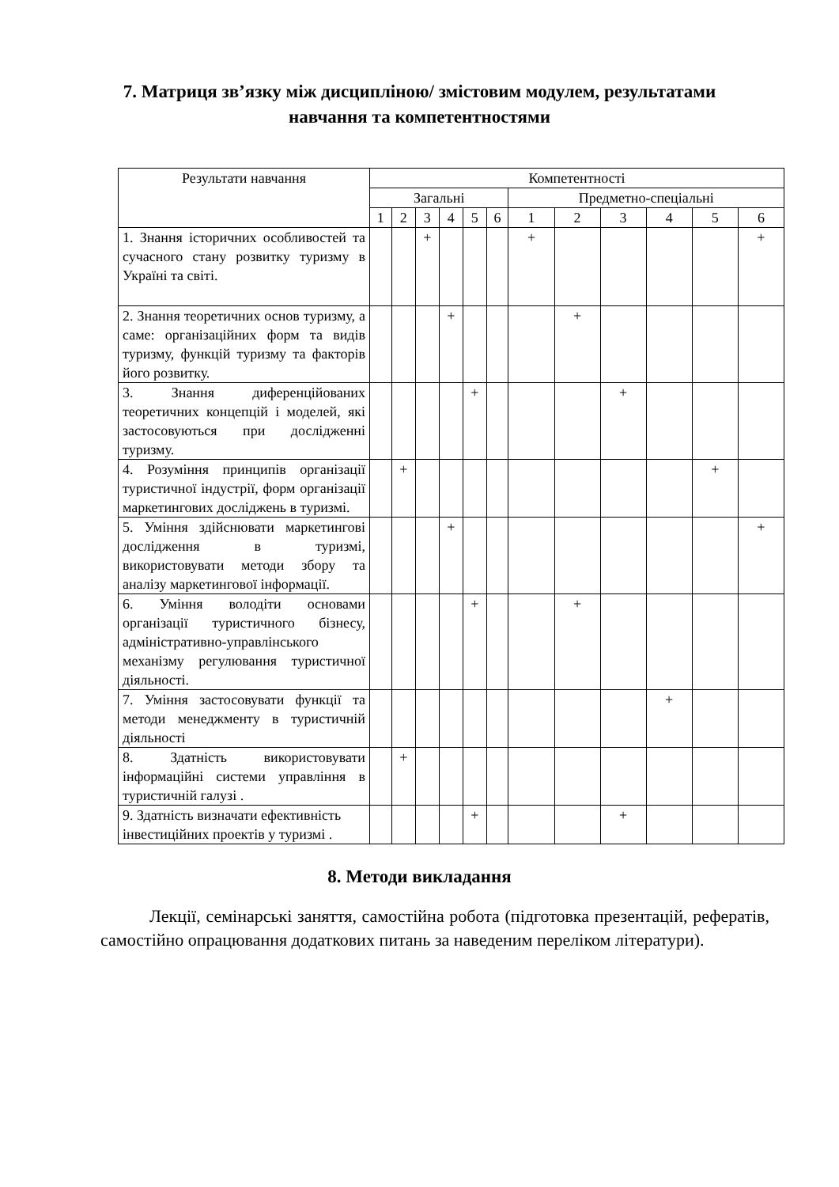7. Матриця зв’язку між дисципліною/ змістовим модулем, результатами
навчання та компетентностями
| Результати навчання | Компетентності | | | | | | | | | | | |
| --- | --- | --- | --- | --- | --- | --- | --- | --- | --- | --- | --- | --- |
| | Загальні | | | | | | Предметно-спеціальні | | | | | |
| | 1 | 2 | 3 | 4 | 5 | 6 | 1 | 2 | 3 | 4 | 5 | 6 |
| 1. Знання історичних особливостей та сучасного стану розвитку туризму в Україні та світі. | | | + | | | | + | | | | | + |
| 2. Знання теоретичних основ туризму, а саме: організаційних форм та видів туризму, функцій туризму та факторів його розвитку. | | | | + | | | | + | | | | |
| 3. Знання диференційованих теоретичних концепцій і моделей, які застосовуються при дослідженні туризму. | | | | | + | | | | + | | | |
| 4. Розуміння принципів організації туристичної індустрії, форм організації маркетингових досліджень в туризмі. | | + | | | | | | | | | + | |
| 5. Уміння здійснювати маркетингові дослідження в туризмі, використовувати методи збору та аналізу маркетингової інформації. | | | | + | | | | | | | | + |
| 6. Уміння володіти основами організації туристичного бізнесу, адміністративно-управлінського механізму регулювання туристичної діяльності. | | | | | + | | | + | | | | |
| 7. Уміння застосовувати функції та методи менеджменту в туристичній діяльності | | | | | | | | | | + | | |
| 8. Здатність використовувати інформаційні системи управління в туристичній галузі . | | + | | | | | | | | | | |
| 9. Здатність визначати ефективність інвестиційних проектів у туризмі . | | | | | + | | | | + | | | |
8. Методи викладання
Лекції, семінарські заняття, самостійна робота (підготовка презентацій, рефератів, самостійно опрацювання додаткових питань за наведеним переліком літератури).